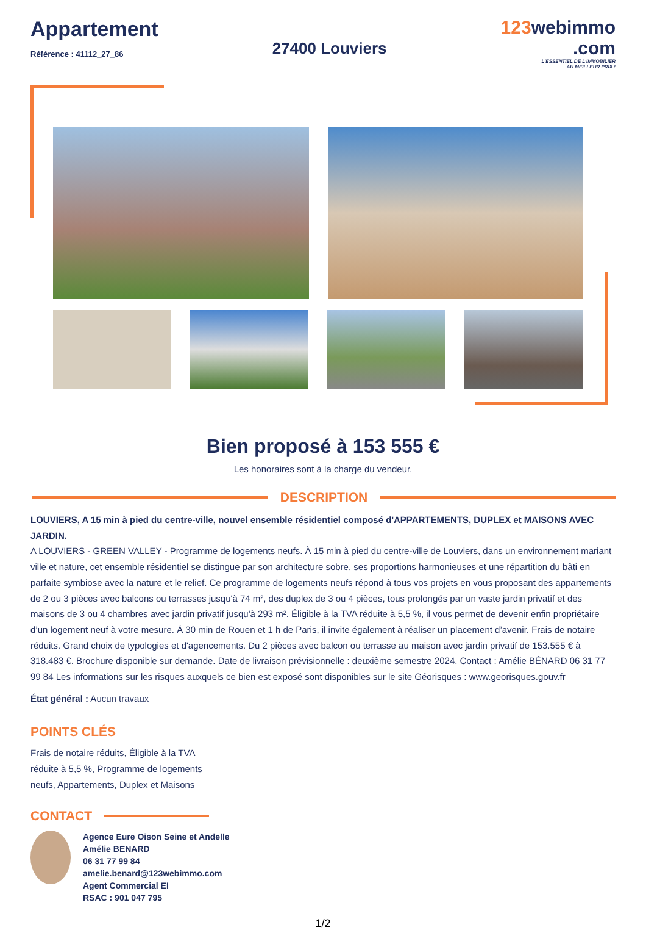Appartement
Référence : 41112_27_86
27400 Louviers
123webimmo
.com
L'ESSENTIEL DE L'IMMOBILIER
AU MEILLEUR PRIX !
Bien proposé à 153 555 €
Les honoraires sont à la charge du vendeur.
DESCRIPTION
LOUVIERS, A 15 min à pied du centre-ville, nouvel ensemble résidentiel composé d'APPARTEMENTS, DUPLEX et MAISONS AVEC JARDIN.
A LOUVIERS - GREEN VALLEY - Programme de logements neufs. À 15 min à pied du centre-ville de Louviers, dans un environnement mariant ville et nature, cet ensemble résidentiel se distingue par son architecture sobre, ses proportions harmonieuses et une répartition du bâti en parfaite symbiose avec la nature et le relief. Ce programme de logements neufs répond à tous vos projets en vous proposant des appartements de 2 ou 3 pièces avec balcons ou terrasses jusqu'à 74 m², des duplex de 3 ou 4 pièces, tous prolongés par un vaste jardin privatif et des maisons de 3 ou 4 chambres avec jardin privatif jusqu'à 293 m². Éligible à la TVA réduite à 5,5 %, il vous permet de devenir enfin propriétaire d’un logement neuf à votre mesure. À 30 min de Rouen et 1 h de Paris, il invite également à réaliser un placement d’avenir. Frais de notaire réduits. Grand choix de typologies et d'agencements. Du 2 pièces avec balcon ou terrasse au maison avec jardin privatif de 153.555 € à 318.483 €. Brochure disponible sur demande. Date de livraison prévisionnelle : deuxième semestre 2024. Contact : Amélie BÉNARD 06 31 77 99 84 Les informations sur les risques auxquels ce bien est exposé sont disponibles sur le site Géorisques : www.georisques.gouv.fr
État général : Aucun travaux
POINTS CLÉS
Frais de notaire réduits, Éligible à la TVA réduite à 5,5 %, Programme de logements neufs, Appartements, Duplex et Maisons
CONTACT
Agence Eure Oison Seine et Andelle
Amélie BENARD
06 31 77 99 84
amelie.benard@123webimmo.com
Agent Commercial EI
RSAC : 901 047 795
1/2